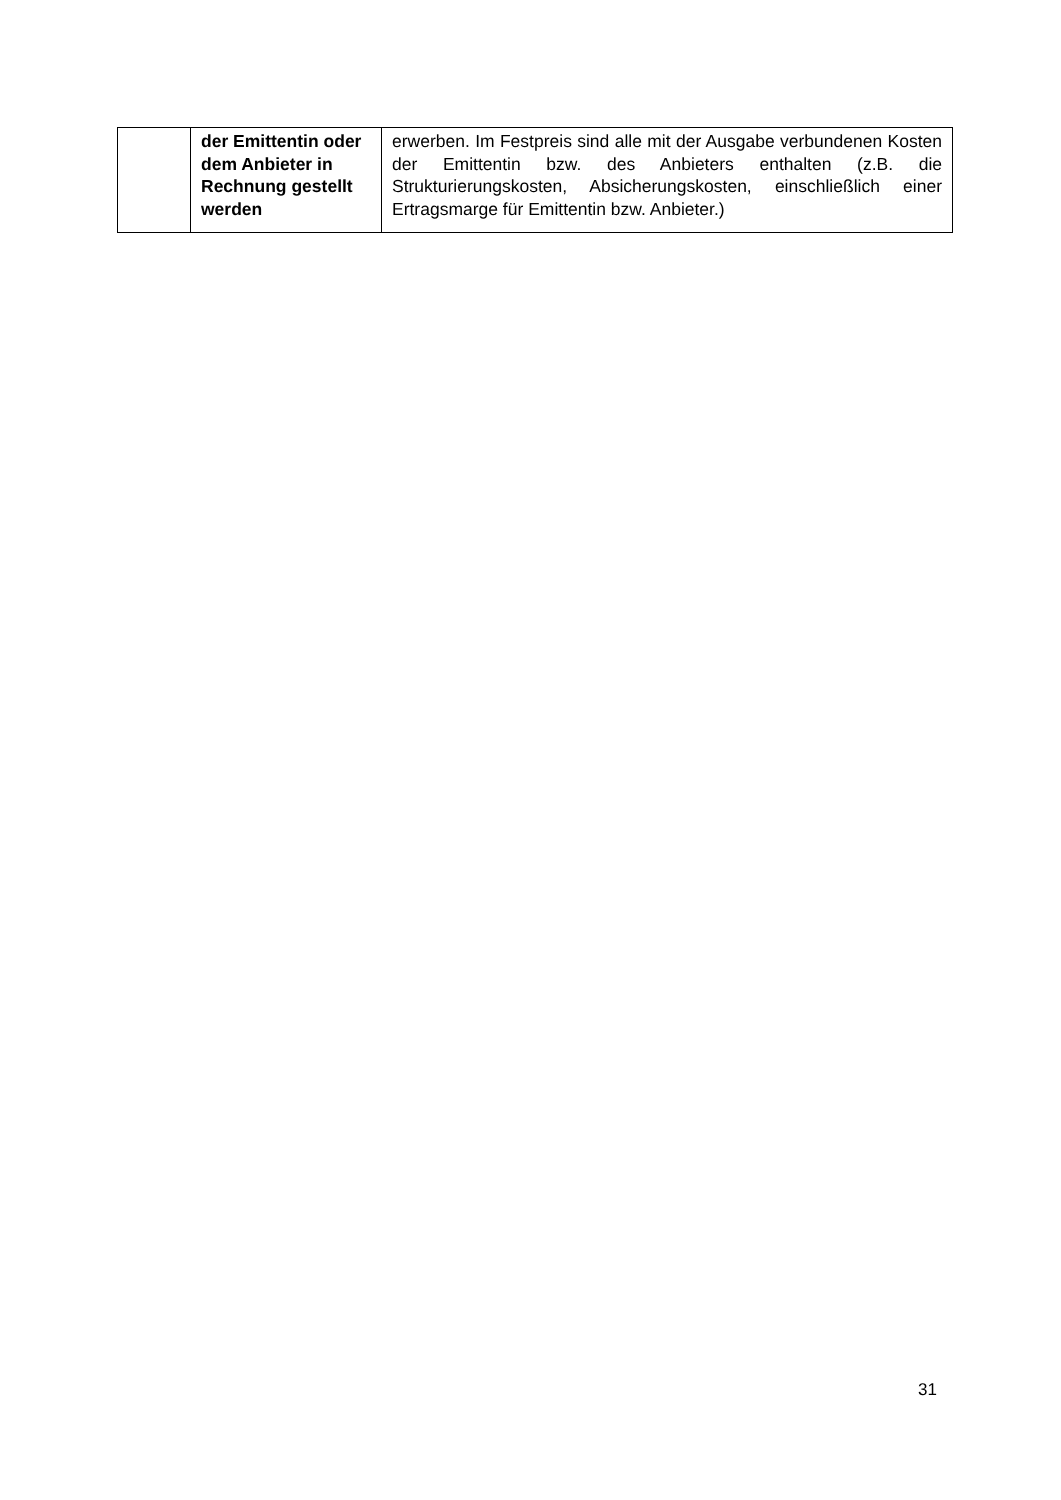| | der Emittentin oder dem Anbieter in Rechnung gestellt werden | erwerben. Im Festpreis sind alle mit der Ausgabe verbundenen Kosten der Emittentin bzw. des Anbieters enthalten (z.B. die Strukturierungskosten, Absicherungskosten, einschließlich einer Ertragsmarge für Emittentin bzw. Anbieter.) |
31